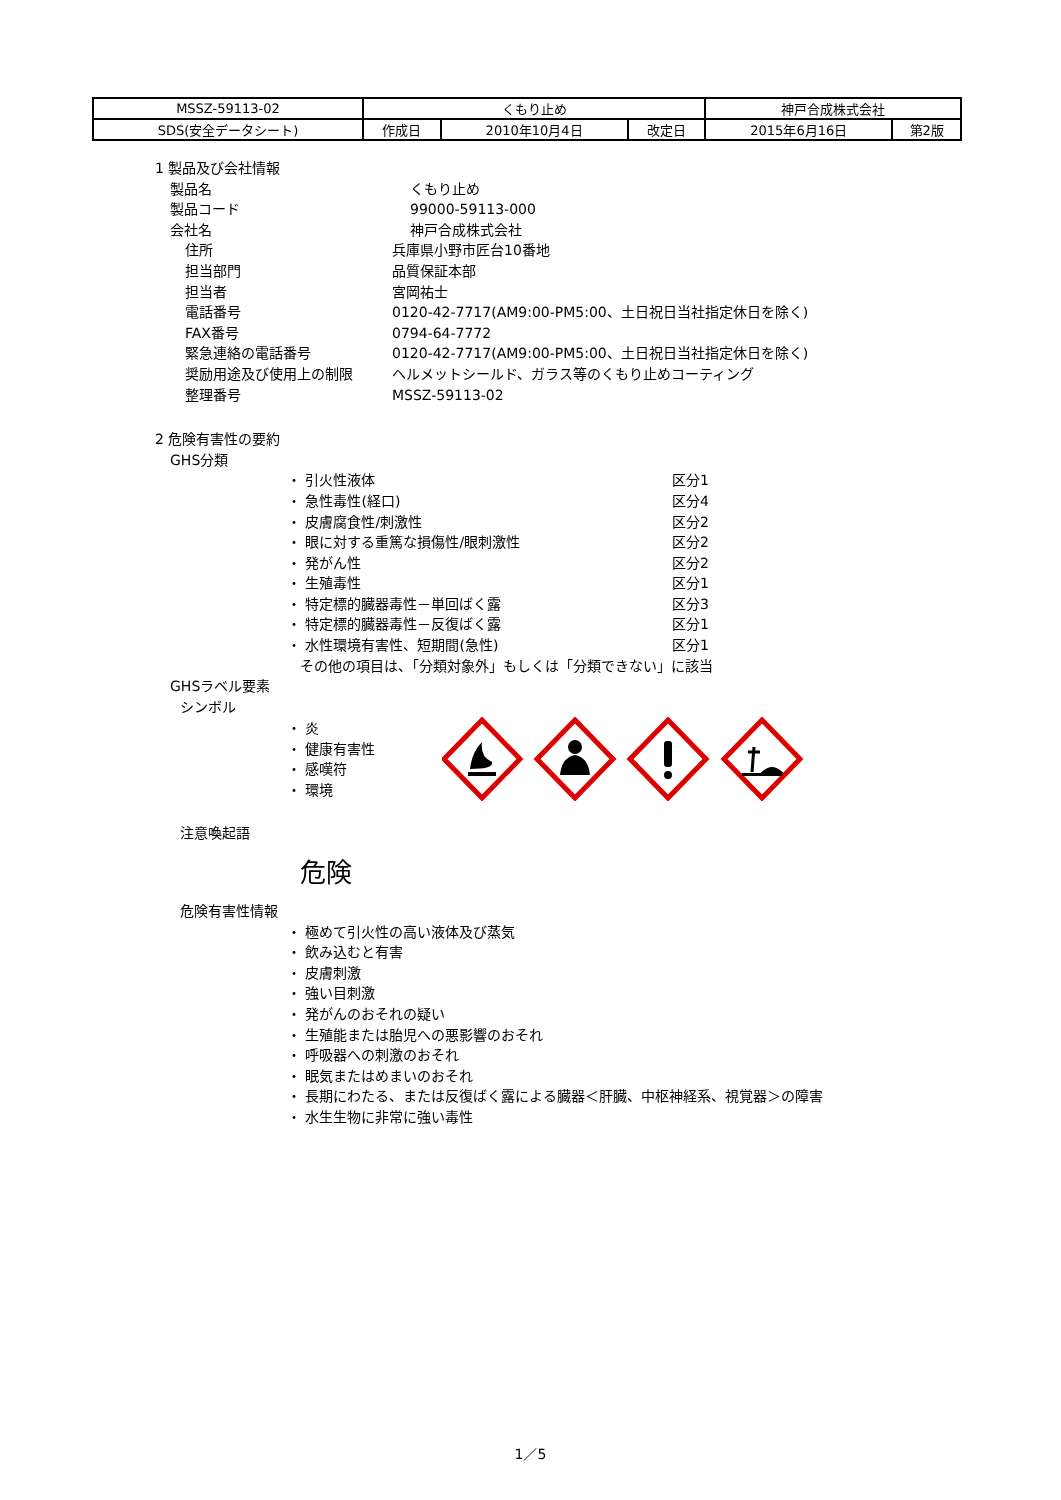| MSSZ-59113-02 | くもり止め | | | 神戸合成株式会社 | |
| SDS(安全データシート) | 作成日 | 2010年10月4日 | 改定日 | 2015年6月16日 | 第2版 |
1 製品及び会社情報
製品名 くもり止め
製品コード 99000-59113-000
会社名 神戸合成株式会社
住所 兵庫県小野市匠台10番地
担当部門 品質保証本部
担当者 宮岡祐士
電話番号 0120-42-7717(AM9:00-PM5:00、土日祝日当社指定休日を除く)
FAX番号 0794-64-7772
緊急連絡の電話番号 0120-42-7717(AM9:00-PM5:00、土日祝日当社指定休日を除く)
奨励用途及び使用上の制限 ヘルメットシールド、ガラス等のくもり止めコーティング
整理番号 MSSZ-59113-02
2 危険有害性の要約
GHS分類
・ 引火性液体 区分1
・ 急性毒性(経口) 区分4
・ 皮膚腐食性/刺激性 区分2
・ 眼に対する重篤な損傷性/眼刺激性 区分2
・ 発がん性 区分2
・ 生殖毒性 区分1
・ 特定標的臓器毒性－単回ばく露 区分3
・ 特定標的臓器毒性－反復ばく露 区分1
・ 水性環境有害性、短期間(急性) 区分1
その他の項目は、「分類対象外」もしくは「分類できない」に該当
GHSラベル要素
シンボル
・ 炎
・ 健康有害性
・ 感嘆符
・ 環境
注意喚起語
危険
危険有害性情報
・ 極めて引火性の高い液体及び蒸気
・ 飲み込むと有害
・ 皮膚刺激
・ 強い目刺激
・ 発がんのおそれの疑い
・ 生殖能または胎児への悪影響のおそれ
・ 呼吸器への刺激のおそれ
・ 眠気またはめまいのおそれ
・ 長期にわたる、または反復ばく露による臓器＜肝臓、中枢神経系、視覚器＞の障害
・ 水生生物に非常に強い毒性
1／5